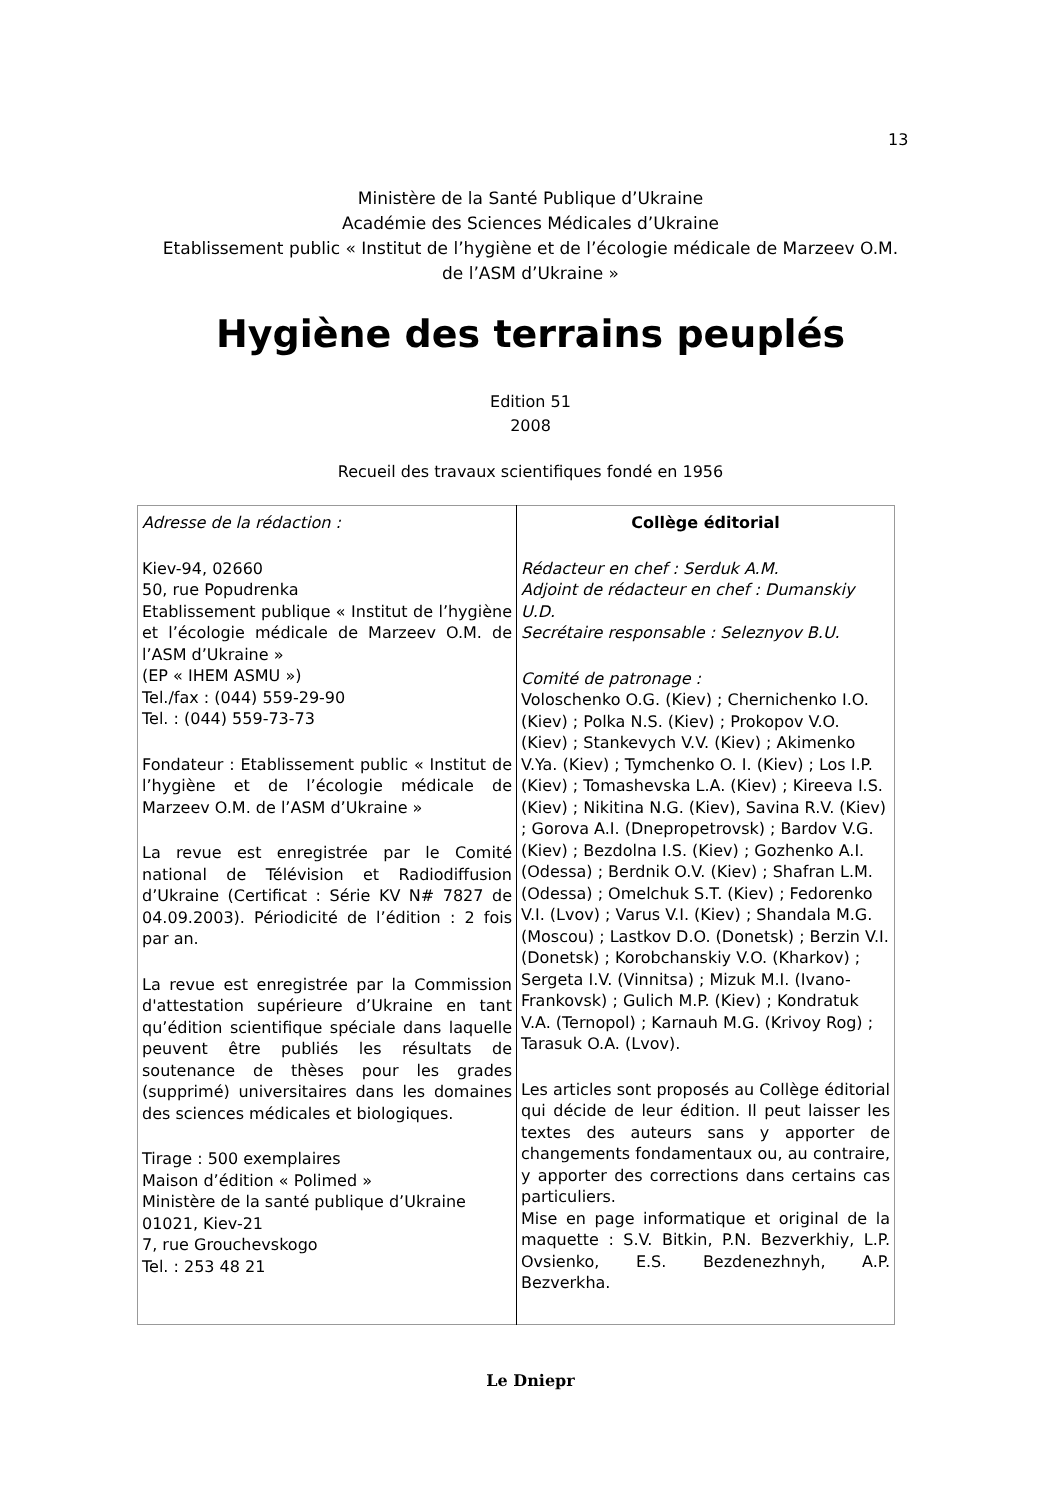13
Ministère de la Santé Publique d’Ukraine
Académie des Sciences Médicales d’Ukraine
Etablissement public « Institut de l’hygiène et de l’écologie médicale de Marzeev O.M.
de l’ASM d’Ukraine »
Hygiène des terrains peuplés
Edition 51
2008
Recueil des travaux scientifiques fondé en 1956
| Adresse de la rédaction : Kiev-94, 02660 50, rue Popudrenka Etablissement publique « Institut de l’hygiène et l’écologie médicale de Marzeev O.M. de l’ASM d’Ukraine » (EP « IHEM ASMU ») Tel./fax : (044) 559-29-90 Tel. : (044) 559-73-73 Fondateur : Etablissement public « Institut de l’hygiène et de l’écologie médicale de Marzeev O.M. de l’ASM d’Ukraine » La revue est enregistrée par le Comité national de Télévision et Radiodiffusion d’Ukraine (Certificat : Série KV N# 7827 de 04.09.2003). Périodicité de l’édition : 2 fois par an. La revue est enregistrée par la Commission d'attestation supérieure d’Ukraine en tant qu’édition scientifique spéciale dans laquelle peuvent être publiés les résultats de soutenance de thèses pour les grades (supprimé) universitaires dans les domaines des sciences médicales et biologiques. Tirage : 500 exemplaires Maison d’édition « Polimed » Ministère de la santé publique d’Ukraine 01021, Kiev-21 7, rue Grouchevskogo Tel. : 253 48 21 | Collège éditorial Rédacteur en chef : Serduk A.M. Adjoint de rédacteur en chef : Dumanskiy U.D. Secrétaire responsable : Seleznyov B.U. Comité de patronage : Voloschenko O.G. (Kiev) ; Chernichenko I.O. (Kiev) ; Polka N.S. (Kiev) ; Prokopov V.O. (Kiev) ; Stankevych V.V. (Kiev) ; Akimenko V.Ya. (Kiev) ; Tymchenko O. I. (Kiev) ; Los I.P. (Kiev) ; Tomashevska L.A. (Kiev) ; Kireeva I.S. (Kiev) ; Nikitina N.G. (Kiev), Savina R.V. (Kiev) ; Gorova A.I. (Dnepropetrovsk) ; Bardov V.G. (Kiev) ; Bezdolna I.S. (Kiev) ; Gozhenko A.I. (Odessa) ; Berdnik O.V. (Kiev) ; Shafran L.M. (Odessa) ; Omelchuk S.T. (Kiev) ; Fedorenko V.I. (Lvov) ; Varus V.I. (Kiev) ; Shandala M.G. (Moscou) ; Lastkov D.O. (Donetsk) ; Berzin V.I. (Donetsk) ; Korobchanskiy V.O. (Kharkov) ; Sergeta I.V. (Vinnitsa) ; Mizuk M.I. (Ivano-Frankovsk) ; Gulich M.P. (Kiev) ; Kondratuk V.A. (Ternopol) ; Karnauh M.G. (Krivoy Rog) ; Tarasuk O.A. (Lvov). Les articles sont proposés au Collège éditorial qui décide de leur édition. Il peut laisser les textes des auteurs sans y apporter de changements fondamentaux ou, au contraire, y apporter des corrections dans certains cas particuliers. Mise en page informatique et original de la maquette : S.V. Bitkin, P.N. Bezverkhiy, L.P. Ovsienko, E.S. Bezdenezhnyh, A.P. Bezverkha. |
Le Dniepr